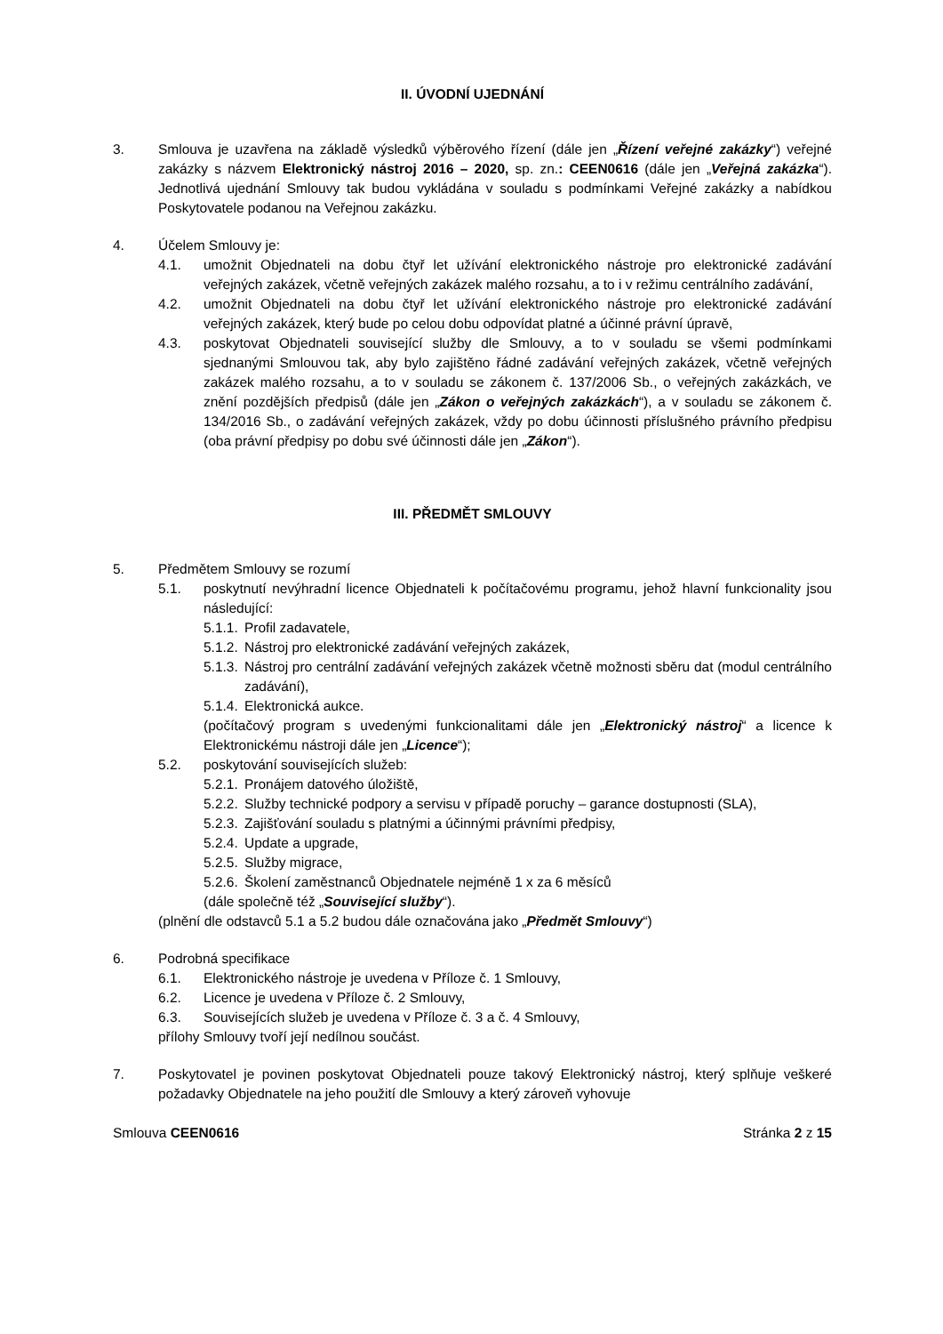II. ÚVODNÍ UJEDNÁNÍ
3. Smlouva je uzavřena na základě výsledků výběrového řízení (dále jen „Řízení veřejné zakázky“) veřejné zakázky s názvem Elektronický nástroj 2016 – 2020, sp. zn.: CEEN0616 (dále jen „Veřejná zakázka“). Jednotlivá ujednání Smlouvy tak budou vykládána v souladu s podmínkami Veřejné zakázky a nabídkou Poskytovatele podanou na Veřejnou zakázku.
4. Účelem Smlouvy je:
4.1. umožnit Objednateli na dobu čtyř let užívání elektronického nástroje pro elektronické zadávání veřejných zakázek, včetně veřejných zakázek malého rozsahu, a to i v režimu centrálního zadávání,
4.2. umožnit Objednateli na dobu čtyř let užívání elektronického nástroje pro elektronické zadávání veřejných zakázek, který bude po celou dobu odpovídat platné a účinné právní úpravě,
4.3. poskytovat Objednateli související služby dle Smlouvy, a to v souladu se všemi podmínkami sjednanými Smlouvou tak, aby bylo zajištěno řádné zadávání veřejných zakázek, včetně veřejných zakázek malého rozsahu, a to v souladu se zákonem č. 137/2006 Sb., o veřejných zakázkách, ve znění pozdějších předpisů (dále jen „Zákon o veřejných zakázkách“), a v souladu se zákonem č. 134/2016 Sb., o zadávání veřejných zakázek, vždy po dobu účinnosti příslušného právního předpisu (oba právní předpisy po dobu své účinnosti dále jen „Zákon“).
III. PŘEDMĚT SMLOUVY
5. Předmětem Smlouvy se rozumí
5.1. poskytnutí nevýhradní licence Objednateli k počítačovému programu, jehož hlavní funkcionality jsou následující:
5.1.1.
Profil zadavatele,
5.1.2.
Nástroj pro elektronické zadávání veřejných zakázek,
5.1.3.
Nástroj pro centrální zadávání veřejných zakázek včetně možnosti sběru dat (modul centrálního zadávání),
5.1.4.
Elektronická aukce.
(počítačový program s uvedenými funkcionalitami dále jen „Elektronický nástroj“ a licence k Elektronickému nástroji dále jen „Licence“);
5.2. poskytování souvisejících služeb:
5.2.1.
Pronájem datového úložiště,
5.2.2.
Služby technické podpory a servisu v případě poruchy – garance dostupnosti (SLA),
5.2.3.
Zajišťování souladu s platnými a účinnými právními předpisy,
5.2.4.
Update a upgrade,
5.2.5.
Služby migrace,
5.2.6.
Školení zaměstnanců Objednatele nejméně 1 x za 6 měsíců
(dále společně též „Související služby“).
(plnění dle odstavců 5.1 a 5.2 budou dále označována jako „Předmět Smlouvy“)
6. Podrobná specifikace
6.1. Elektronického nástroje je uvedena v Příloze č. 1 Smlouvy,
6.2. Licence je uvedena v Příloze č. 2 Smlouvy,
6.3. Souvisejících služeb je uvedena v Příloze č. 3 a č. 4 Smlouvy,
přílohy Smlouvy tvoří její nedílnou součást.
7. Poskytovatel je povinen poskytovat Objednateli pouze takový Elektronický nástroj, který splňuje veškeré požadavky Objednatele na jeho použití dle Smlouvy a který zároveň vyhovuje
Smlouva CEEN0616 Stránka 2 z 15